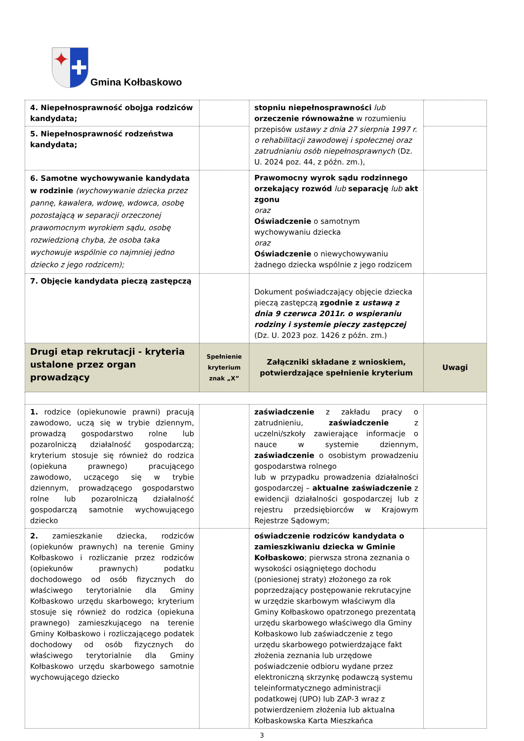✦
✚
Gmina Kołbaskowo
| 4. Niepełnosprawność obojga rodziców kandydata; | | stopniu niepełnosprawności lub orzeczenie równoważne w rozumieniu przepisów ustawy z dnia 27 sierpnia 1997 r. o rehabilitacji zawodowej i społecznej oraz zatrudnianiu osób niepełnosprawnych (Dz. U. 2024 poz. 44, z późn. zm.), | |
| 5. Niepełnosprawność rodzeństwa kandydata; | | | |
| 6. Samotne wychowywanie kandydata w rodzinie (wychowywanie dziecka przez pannę, kawalera, wdowę, wdowca, osobę pozostającą w separacji orzeczonej prawomocnym wyrokiem sądu, osobę rozwiedzioną chyba, że osoba taka wychowuje wspólnie co najmniej jedno dziecko z jego rodzicem); | | Prawomocny wyrok sądu rodzinnego orzekający rozwód lub separację lub akt zgonu oraz Oświadczenie o samotnym wychowywaniu dziecka oraz Oświadczenie o niewychowywaniu żadnego dziecka wspólnie z jego rodzicem | |
| 7. Objęcie kandydata pieczą zastępczą | | Dokument poświadczający objęcie dziecka pieczą zastępczą zgodnie z ustawą z dnia 9 czerwca 2011r. o wspieraniu rodziny i systemie pieczy zastępczej (Dz. U. 2023 poz. 1426 z późn. zm.) | |
| Drugi etap rekrutacji - kryteria ustalone przez organ prowadzący | Spełnienie kryterium znak „X” | Załączniki składane z wnioskiem, potwierdzające spełnienie kryterium | Uwagi |
| 1. rodzice (opiekunowie prawni) pracują zawodowo, uczą się w trybie dziennym, prowadzą gospodarstwo rolne lub pozarolniczą działalność gospodarczą; kryterium stosuje się również do rodzica (opiekuna prawnego) pracującego zawodowo, uczącego się w trybie dziennym, prowadzącego gospodarstwo rolne lub pozarolniczą działalność gospodarczą samotnie wychowującego dziecko | | zaświadczenie z zakładu pracy o zatrudnieniu, zaświadczenie z uczelni/szkoły zawierające informacje o nauce w systemie dziennym, zaświadczenie o osobistym prowadzeniu gospodarstwa rolnego lub w przypadku prowadzenia działalności gospodarczej – aktualne zaświadczenie z ewidencji działalności gospodarczej lub z rejestru przedsiębiorców w Krajowym Rejestrze Sądowym; | |
| 2. zamieszkanie dziecka, rodziców (opiekunów prawnych) na terenie Gminy Kołbaskowo i rozliczanie przez rodziców (opiekunów prawnych) podatku dochodowego od osób fizycznych do właściwego terytorialnie dla Gminy Kołbaskowo urzędu skarbowego; kryterium stosuje się również do rodzica (opiekuna prawnego) zamieszkującego na terenie Gminy Kołbaskowo i rozliczającego podatek dochodowy od osób fizycznych do właściwego terytorialnie dla Gminy Kołbaskowo urzędu skarbowego samotnie wychowującego dziecko | | oświadczenie rodziców kandydata o zamieszkiwaniu dziecka w Gminie Kołbaskowo ; pierwsza strona zeznania o wysokości osiągniętego dochodu (poniesionej straty) złożonego za rok poprzedzający postępowanie rekrutacyjne w urzędzie skarbowym właściwym dla Gminy Kołbaskowo opatrzonego prezentatą urzędu skarbowego właściwego dla Gminy Kołbaskowo lub zaświadczenie z tego urzędu skarbowego potwierdzające fakt złożenia zeznania lub urzędowe poświadczenie odbioru wydane przez elektroniczną skrzynkę podawczą systemu teleinformatycznego administracji podatkowej (UPO) lub ZAP-3 wraz z potwierdzeniem złożenia lub aktualna Kołbaskowska Karta Mieszkańca | |
3